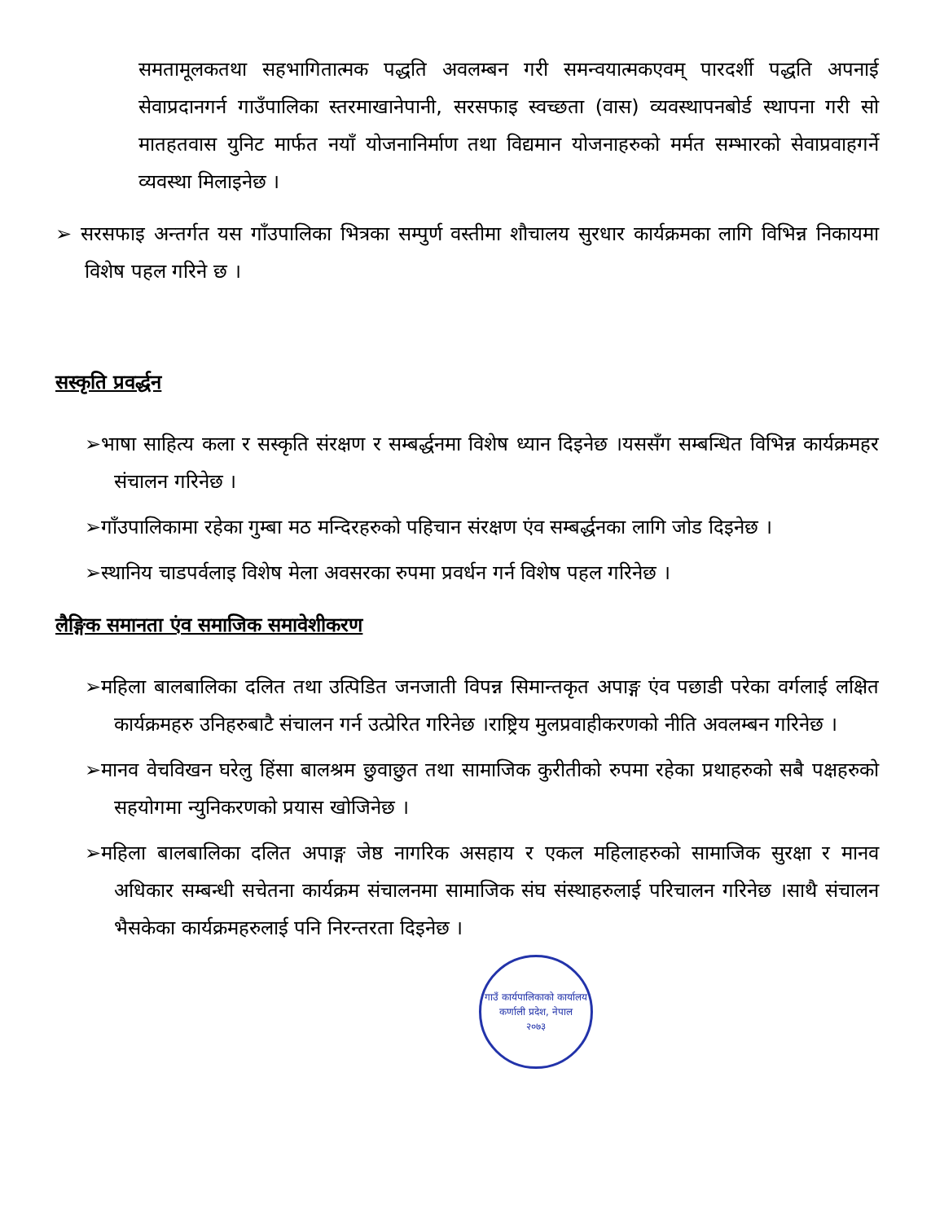समतामूलकतथा सहभागितात्मक पद्धति अवलम्बन गरी समन्वयात्मकएवम् पारदर्शी पद्धति अपनाई सेवाप्रदानगर्न गाउँपालिका स्तरमाखानेपानी, सरसफाइ स्वच्छता (वास) व्यवस्थापनबोर्ड स्थापना गरी सो मातहतवास युनिट मार्फत नयाँ योजनानिर्माण तथा विद्यमान योजनाहरुको मर्मत सम्भारको सेवाप्रवाहगर्ने व्यवस्था मिलाइनेछ ।
➢ सरसफाइ अन्तर्गत यस गाँउपालिका भित्रका सम्पुर्ण वस्तीमा शौचालय सुरधार कार्यक्रमका लागि विभिन्न निकायमा विशेष पहल गरिने छ ।
सस्कृति प्रवर्द्धन
➢भाषा साहित्य कला र सस्कृति संरक्षण र सम्बर्द्धनमा विशेष ध्यान दिइनेछ ।यससँग सम्बन्धित विभिन्न कार्यक्रमहर संचालन गरिनेछ ।
➢गाँउपालिकामा रहेका गुम्बा मठ मन्दिरहरुको पहिचान संरक्षण एंव सम्बर्द्धनका लागि जोड दिइनेछ ।
➢स्थानिय चाडपर्वलाइ विशेष मेला अवसरका रुपमा प्रवर्धन गर्न विशेष पहल गरिनेछ ।
लैङ्गिक समानता एंव समाजिक समावेशीकरण
➢महिला बालबालिका दलित तथा उत्पिडित जनजाती विपन्न सिमान्तकृत अपाङ्ग एंव पछाडी परेका वर्गलाई लक्षित कार्यक्रमहरु उनिहरुबाटै संचालन गर्न उत्प्रेरित गरिनेछ ।राष्ट्रिय मुलप्रवाहीकरणको नीति अवलम्बन गरिनेछ ।
➢मानव वेचविखन घरेलु हिंसा बालश्रम छुवाछुत तथा सामाजिक कुरीतीको रुपमा रहेका प्रथाहरुको सबै पक्षहरुको सहयोगमा न्युनिकरणको प्रयास खोजिनेछ ।
➢महिला बालबालिका दलित अपाङ्ग जेष्ठ नागरिक असहाय र एकल महिलाहरुको सामाजिक सुरक्षा र मानव अधिकार सम्बन्धी सचेतना कार्यक्रम संचालनमा सामाजिक संघ संस्थाहरुलाई परिचालन गरिनेछ ।साथै संचालन भैसकेका कार्यक्रमहरुलाई पनि निरन्तरता दिइनेछ ।
गाउँ कार्यपालिकाको कार्यालय
कर्णाली प्रदेश, नेपाल
२०७३